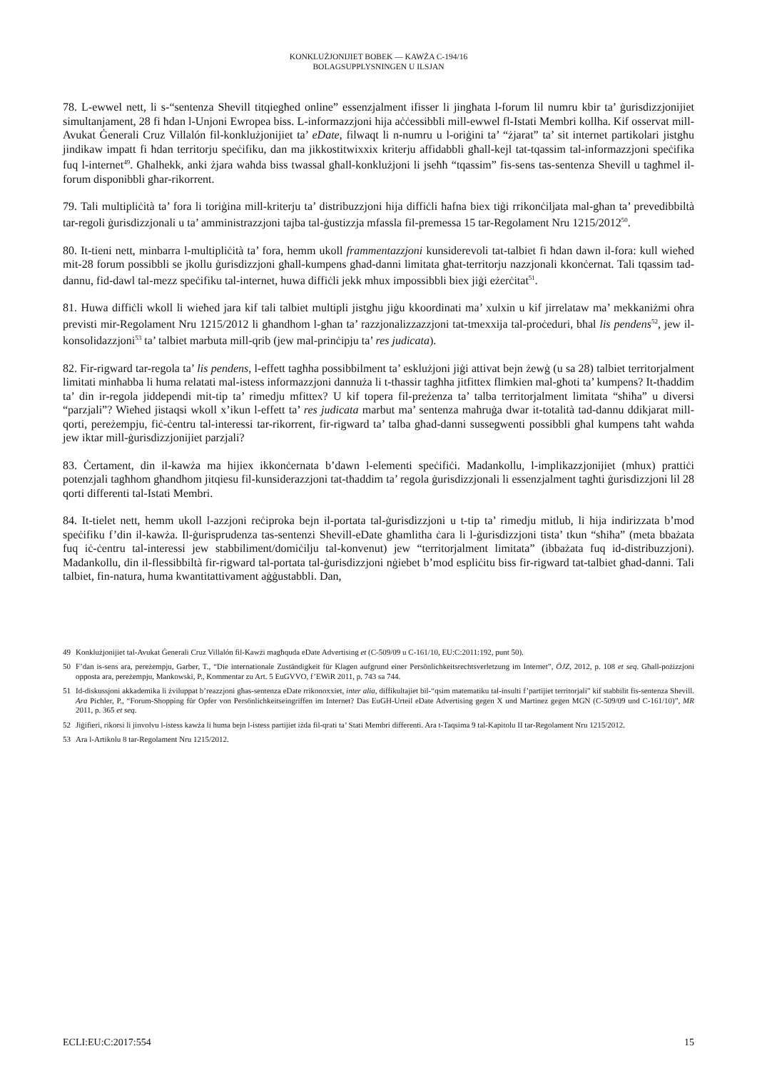KONKLUŻJONIJIET BOBEK — KAWŻA C-194/16
BOLAGSUPPLYSNINGEN U ILSJAN
78. L-ewwel nett, li s-“sentenza Shevill titqiegħed online” essenzjalment ifisser li jingħata l-forum lil numru kbir ta’ ġurisdizzjonijiet simultanjament, 28 fi ħdan l-Unjoni Ewropea biss. L-informazzjoni hija aċċessibbli mill-ewwel fl-Istati Membri kollha. Kif osservat mill-Avukat Ġenerali Cruz Villalón fil-konklużjonijiet ta’ eDate, filwaqt li n-numru u l-oriġini ta’ “żjarat” ta’ sit internet partikolari jistgħu jindikaw impatt fi ħdan territorju speċifiku, dan ma jikkostitwixxix kriterju affidabbli għall-kejl tat-tqassim tal-informazzjoni speċifika fuq l-internet<sup>49</sup>. Għalhekk, anki żjara waħda biss twassal għall-konklużjoni li jseħħ “tqassim” fis-sens tas-sentenza Shevill u tagħmel il-forum disponibbli għar-rikorrent.
79. Tali multipliċità ta’ fora li toriġina mill-kriterju ta’ distribuzzjoni hija diffiċli ħafna biex tiġi rrikonċiljata mal-għan ta’ prevedibbiltà tar-regoli ġurisdizzjonali u ta’ amministrazzjoni tajba tal-ġustizzja mfassla fil-premessa 15 tar-Regolament Nru 1215/2012<sup>50</sup>.
80. It-tieni nett, minbarra l-multipliċità ta’ fora, hemm ukoll frammentazzjoni kunsiderevoli tat-talbiet fi ħdan dawn il-fora: kull wieħed mit-28 forum possibbli se jkollu ġurisdizzjoni għall-kumpens għad-danni limitata għat-territorju nazzjonali kkonċernat. Tali tqassim tad-dannu, fid-dawl tal-mezz speċifiku tal-internet, huwa diffiċli jekk mhux impossibbli biex jiġi eżerċitat<sup>51</sup>.
81. Huwa diffiċli wkoll li wieħed jara kif tali talbiet multipli jistgħu jiġu kkoordinati ma’ xulxin u kif jirrelataw ma’ mekkaniżmi oħra previsti mir-Regolament Nru 1215/2012 li għandhom l-għan ta’ razzjonalizzazzjoni tat-tmexxija tal-proċeduri, bħal lis pendens<sup>52</sup>, jew il-konsolidazzjoni<sup>53</sup> ta’ talbiet marbuta mill-qrib (jew mal-prinċipju ta’ res judicata).
82. Fir-rigward tar-regola ta’ lis pendens, l-effett tagħha possibbilment ta’ esklużjoni jiġi attivat bejn żewġ (u sa 28) talbiet territorjalment limitati minħabba li huma relatati mal-istess informazzjoni dannuża li t-tħassir tagħha jitfittex flimkien mal-għoti ta’ kumpens? It-tħaddim ta’ din ir-regola jiddependi mit-tip ta’ rimedju mfittex? U kif topera fil-preżenza ta’ talba territorjalment limitata “sħiħa” u diversi “parzjali”? Wieħed jistaqsi wkoll x’ikun l-effett ta’ res judicata marbut ma’ sentenza maħruġa dwar it-totalità tad-dannu ddikjarat mill-qorti, pereżempju, fiċ-ċentru tal-interessi tar-rikorrent, fir-rigward ta’ talba għad-danni sussegwenti possibbli għal kumpens taħt waħda jew iktar mill-ġurisdizzjonijiet parzjali?
83. Ċertament, din il-kawża ma hijiex ikkonċernata b’dawn l-elementi speċifiċi. Madankollu, l-implikazzjonijiet (mhux) prattiċi potenzjali tagħhom għandhom jitqiesu fil-kunsiderazzjoni tat-tħaddim ta’ regola ġurisdizzjonali li essenzjalment tagħti ġurisdizzjoni lil 28 qorti differenti tal-Istati Membri.
84. It-tielet nett, hemm ukoll l-azzjoni reċiproka bejn il-portata tal-ġurisdizzjoni u t-tip ta’ rimedju mitlub, li hija indirizzata b’mod speċifiku f’din il-kawża. Il-ġurisprudenza tas-sentenzi Shevill-eDate għamlitha ċara li l-ġurisdizzjoni tista’ tkun “sħiħa” (meta bbażata fuq iċ-ċentru tal-interessi jew stabbiliment/domiċilju tal-konvenut) jew “territorjalment limitata” (ibbażata fuq id-distribuzzjoni). Madankollu, din il-flessibbiltà fir-rigward tal-portata tal-ġurisdizzjoni nġiebet b’mod espliċitu biss fir-rigward tat-talbiet għad-danni. Tali talbiet, fin-natura, huma kwantitattivament aġġustabbli. Dan,
49 Konklużjonijiet tal-Avukat Ġenerali Cruz Villalón fil-Kawżi magħquda eDate Advertising et (C-509/09 u C-161/10, EU:C:2011:192, punt 50).
50 F’dan is-sens ara, pereżempju, Garber, T., “Die internationale Zuständigkeit für Klagen aufgrund einer Persönlichkeitsrechtsverletzung im Internet”, ÖJZ, 2012, p. 108 et seq. Għall-pożizzjoni opposta ara, pereżempju, Mankowski, P., Kommentar zu Art. 5 EuGVVO, f’EWiR 2011, p. 743 sa 744.
51 Id-diskussjoni akkademika li żviluppat b’reazzjoni għas-sentenza eDate rrikonoxxiet, inter alia, diffikultajiet bil-“qsim matematiku tal-insulti f’partijiet territorjali” kif stabbilit fis-sentenza Shevill. Ara Pichler, P., “Forum-Shopping für Opfer von Persönlichkeitseingriffen im Internet? Das EuGH-Urteil eDate Advertising gegen X und Martinez gegen MGN (C-509/09 und C-161/10)”, MR 2011, p. 365 et seq.
52 Jiġifieri, rikorsi li jinvolvu l-istess kawża li huma bejn l-istess partijiet iżda fil-qrati ta’ Stati Membri differenti. Ara t-Taqsima 9 tal-Kapitolu II tar-Regolament Nru 1215/2012.
53 Ara l-Artikolu 8 tar-Regolament Nru 1215/2012.
ECLI:EU:C:2017:554 15